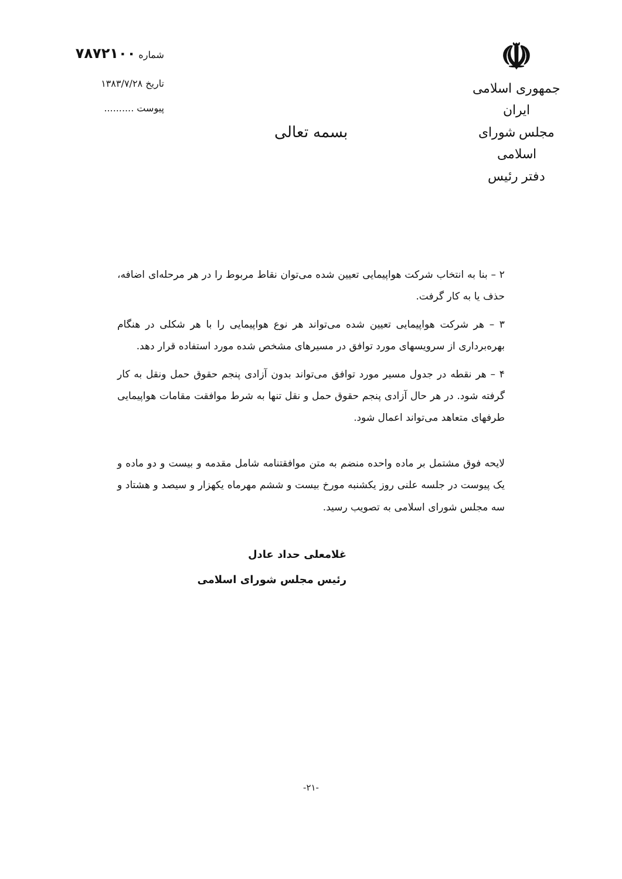☫
جمهوری اسلامی ایران
مجلس شورای اسلامی
دفتر رئیس
بسمه تعالی
شماره ۷۸۷۲۱۰۰
تاریخ ۱۳۸۳/۷/۲۸
پیوست ..........
۲ – بنا به انتخاب شرکت هواپیمایی تعیین شده می‌توان نقاط مربوط را در هر مرحله‌ای اضافه، حذف یا به کار گرفت.
۳ – هر شرکت هواپیمایی تعیین شده می‌تواند هر نوع هواپیمایی را با هر شکلی در هنگام بهره‌برداری از سرویسهای مورد توافق در مسیرهای مشخص شده مورد استفاده قرار دهد.
۴ – هر نقطه در جدول مسیر مورد توافق می‌تواند بدون آزادی پنجم حقوق حمل ونقل به کار گرفته شود. در هر حال آزادی پنجم حقوق حمل و نقل تنها به شرط موافقت مقامات هواپیمایی طرفهای متعاهد می‌تواند اعمال شود.
لایحه فوق مشتمل بر ماده واحده منضم به متن موافقتنامه شامل مقدمه و بیست و دو ماده و یک پیوست در جلسه علنی روز یکشنبه مورخ بیست و ششم مهرماه یکهزار و سیصد و هشتاد و سه مجلس شورای اسلامی به تصویب رسید.
غلامعلی حداد عادل
رئیس مجلس شورای اسلامی
-۲۱-